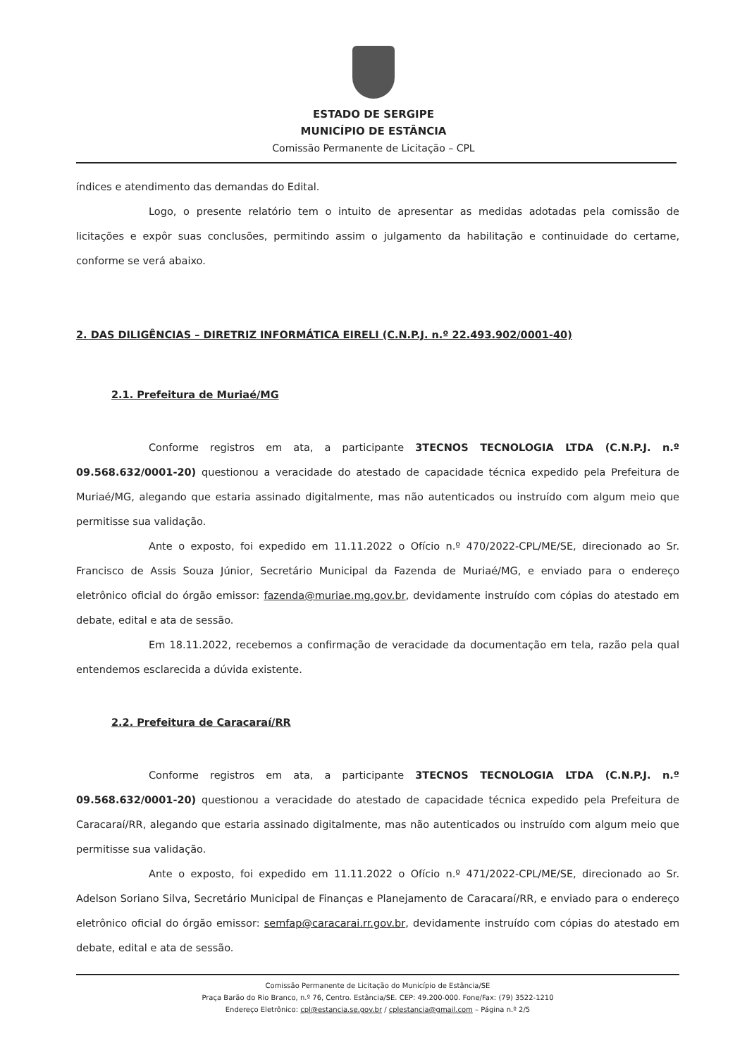ESTADO DE SERGIPE
MUNICÍPIO DE ESTÂNCIA
Comissão Permanente de Licitação – CPL
índices e atendimento das demandas do Edital.
Logo, o presente relatório tem o intuito de apresentar as medidas adotadas pela comissão de licitações e expôr suas conclusões, permitindo assim o julgamento da habilitação e continuidade do certame, conforme se verá abaixo.
2. DAS DILIGÊNCIAS – DIRETRIZ INFORMÁTICA EIRELI (C.N.P.J. n.º 22.493.902/0001-40)
2.1. Prefeitura de Muriaé/MG
Conforme registros em ata, a participante 3TECNOS TECNOLOGIA LTDA (C.N.P.J. n.º 09.568.632/0001-20) questionou a veracidade do atestado de capacidade técnica expedido pela Prefeitura de Muriaé/MG, alegando que estaria assinado digitalmente, mas não autenticados ou instruído com algum meio que permitisse sua validação.
Ante o exposto, foi expedido em 11.11.2022 o Ofício n.º 470/2022-CPL/ME/SE, direcionado ao Sr. Francisco de Assis Souza Júnior, Secretário Municipal da Fazenda de Muriaé/MG, e enviado para o endereço eletrônico oficial do órgão emissor: fazenda@muriae.mg.gov.br, devidamente instruído com cópias do atestado em debate, edital e ata de sessão.
Em 18.11.2022, recebemos a confirmação de veracidade da documentação em tela, razão pela qual entendemos esclarecida a dúvida existente.
2.2. Prefeitura de Caracaraí/RR
Conforme registros em ata, a participante 3TECNOS TECNOLOGIA LTDA (C.N.P.J. n.º 09.568.632/0001-20) questionou a veracidade do atestado de capacidade técnica expedido pela Prefeitura de Caracaraí/RR, alegando que estaria assinado digitalmente, mas não autenticados ou instruído com algum meio que permitisse sua validação.
Ante o exposto, foi expedido em 11.11.2022 o Ofício n.º 471/2022-CPL/ME/SE, direcionado ao Sr. Adelson Soriano Silva, Secretário Municipal de Finanças e Planejamento de Caracaraí/RR, e enviado para o endereço eletrônico oficial do órgão emissor: semfap@caracarai.rr.gov.br, devidamente instruído com cópias do atestado em debate, edital e ata de sessão.
Comissão Permanente de Licitação do Município de Estância/SE
Praça Barão do Rio Branco, n.º 76, Centro. Estância/SE. CEP: 49.200-000. Fone/Fax: (79) 3522-1210
Endereço Eletrônico: cpl@estancia.se.gov.br / cplestancia@gmail.com – Página n.º 2/5